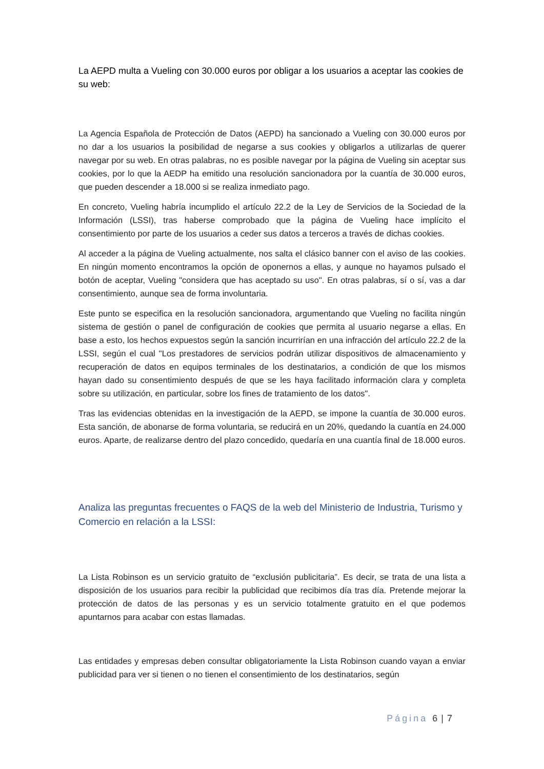La AEPD multa a Vueling con 30.000 euros por obligar a los usuarios a aceptar las cookies de su web:
La Agencia Española de Protección de Datos (AEPD) ha sancionado a Vueling con 30.000 euros por no dar a los usuarios la posibilidad de negarse a sus cookies y obligarlos a utilizarlas de querer navegar por su web. En otras palabras, no es posible navegar por la página de Vueling sin aceptar sus cookies, por lo que la AEDP ha emitido una resolución sancionadora por la cuantía de 30.000 euros, que pueden descender a 18.000 si se realiza inmediato pago.
En concreto, Vueling habría incumplido el artículo 22.2 de la Ley de Servicios de la Sociedad de la Información (LSSI), tras haberse comprobado que la página de Vueling hace implícito el consentimiento por parte de los usuarios a ceder sus datos a terceros a través de dichas cookies.
Al acceder a la página de Vueling actualmente, nos salta el clásico banner con el aviso de las cookies. En ningún momento encontramos la opción de oponernos a ellas, y aunque no hayamos pulsado el botón de aceptar, Vueling "considera que has aceptado su uso". En otras palabras, sí o sí, vas a dar consentimiento, aunque sea de forma involuntaria.
Este punto se especifica en la resolución sancionadora, argumentando que Vueling no facilita ningún sistema de gestión o panel de configuración de cookies que permita al usuario negarse a ellas. En base a esto, los hechos expuestos según la sanción incurrirían en una infracción del artículo 22.2 de la LSSI, según el cual "Los prestadores de servicios podrán utilizar dispositivos de almacenamiento y recuperación de datos en equipos terminales de los destinatarios, a condición de que los mismos hayan dado su consentimiento después de que se les haya facilitado información clara y completa sobre su utilización, en particular, sobre los fines de tratamiento de los datos".
Tras las evidencias obtenidas en la investigación de la AEPD, se impone la cuantía de 30.000 euros. Esta sanción, de abonarse de forma voluntaria, se reducirá en un 20%, quedando la cuantía en 24.000 euros. Aparte, de realizarse dentro del plazo concedido, quedaría en una cuantía final de 18.000 euros.
Analiza las preguntas frecuentes o FAQS de la web del Ministerio de Industria, Turismo y Comercio en relación a la LSSI:
La Lista Robinson es un servicio gratuito de “exclusión publicitaria”. Es decir, se trata de una lista a disposición de los usuarios para recibir la publicidad que recibimos día tras día. Pretende mejorar la protección de datos de las personas y es un servicio totalmente gratuito en el que podemos apuntarnos para acabar con estas llamadas.
Las entidades y empresas deben consultar obligatoriamente la Lista Robinson cuando vayan a enviar publicidad para ver si tienen o no tienen el consentimiento de los destinatarios, según
Página 6 | 7